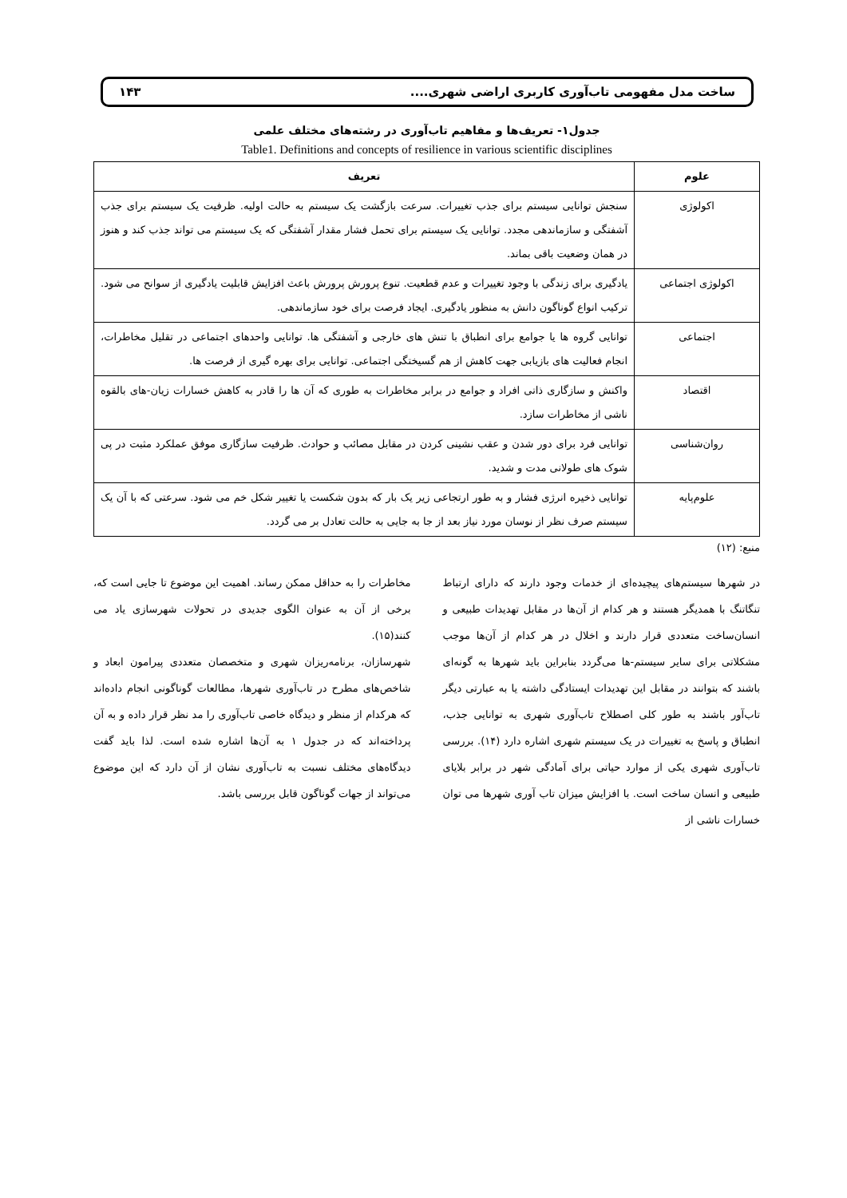ساخت مدل مفهومی تاب‌آوری کاربری اراضی شهری.... ۱۴۳
جدول۱- تعریف‌ها و مفاهیم تاب‌آوری در رشته‌های مختلف علمی
Table1. Definitions and concepts of resilience in various scientific disciplines
| علوم | تعریف |
| --- | --- |
| اکولوژی | سنجش توانایی سیستم برای جذب تغییرات. سرعت بازگشت یک سیستم به حالت اولیه. ظرفیت یک سیستم برای جذب آشفتگی و سازماندهی مجدد. توانایی یک سیستم برای تحمل فشار مقدار آشفتگی که یک سیستم می تواند جذب کند و هنوز در همان وضعیت باقی بماند. |
| اکولوژی اجتماعی | یادگیری برای زندگی با وجود تغییرات و عدم قطعیت. تنوع پرورش پرورش باعث افزایش قابلیت یادگیری از سوانح می شود. ترکیب انواع گوناگون دانش به منظور یادگیری. ایجاد فرصت برای خود سازماندهی. |
| اجتماعی | توانایی گروه ها یا جوامع برای انطباق با تنش های خارجی و آشفتگی ها. توانایی واحدهای اجتماعی در تقلیل مخاطرات، انجام فعالیت های بازیابی جهت کاهش از هم گسیختگی اجتماعی. توانایی برای بهره گیری از فرصت ها. |
| اقتصاد | واکنش و سازگاری ذاتی افراد و جوامع در برابر مخاطرات به طوری که آن ها را قادر به کاهش خسارات زیان-های بالقوه ناشی از مخاطرات سازد. |
| روان‌شناسی | توانایی فرد برای دور شدن و عقب نشینی کردن در مقابل مصائب و حوادث. ظرفیت سازگاری موفق عملکرد مثبت در پی شوک های طولانی مدت و شدید. |
| علوم‌پایه | توانایی ذخیره انرژی فشار و به طور ارتجاعی زیر یک بار که بدون شکست یا تغییر شکل خم می شود. سرعتی که با آن یک سیستم صرف نظر از نوسان مورد نیاز بعد از جا به جایی به حالت تعادل بر می گردد. |
منبع: (۱۲)
در شهرها سیستم‌های پیچیده‌ای از خدمات وجود دارند که دارای ارتباط تنگاتنگ با همدیگر هستند و هر کدام از آن‌ها در مقابل تهدیدات طبیعی و انسان‌ساخت متعددی قرار دارند و اخلال در هر کدام از آن‌ها موجب مشکلاتی برای سایر سیستم-ها می‌گردد بنابراین باید شهرها به گونه‌ای باشند که بتوانند در مقابل این تهدیدات ایستادگی داشته یا به عبارتی دیگر تاب‌آور باشند به طور کلی اصطلاح تاب‌آوری شهری به توانایی جذب، انطباق و پاسخ به تغییرات در یک سیستم شهری اشاره دارد (۱۴). بررسی تاب‌آوری شهری یکی از موارد حیاتی برای آمادگی شهر در برابر بلایای طبیعی و انسان ساخت است. با افزایش میزان تاب آوری شهرها می توان خسارات ناشی از
مخاطرات را به حداقل ممکن رساند. اهمیت این موضوع تا جایی است که، برخی از آن به عنوان الگوی جدیدی در تحولات شهرسازی یاد می کنند(۱۵).
شهرسازان، برنامه‌ریزان شهری و متخصصان متعددی پیرامون ابعاد و شاخص‌های مطرح در تاب‌آوری شهرها، مطالعات گوناگونی انجام داده‌اند که هرکدام از منظر و دیدگاه خاصی تاب‌آوری را مد نظر قرار داده و به آن پرداخته‌اند که در جدول ۱ به آن‌ها اشاره شده است. لذا باید گفت دیدگاه‌های مختلف نسبت به تاب‌آوری نشان از آن دارد که این موضوع می‌تواند از جهات گوناگون قابل بررسی باشد.